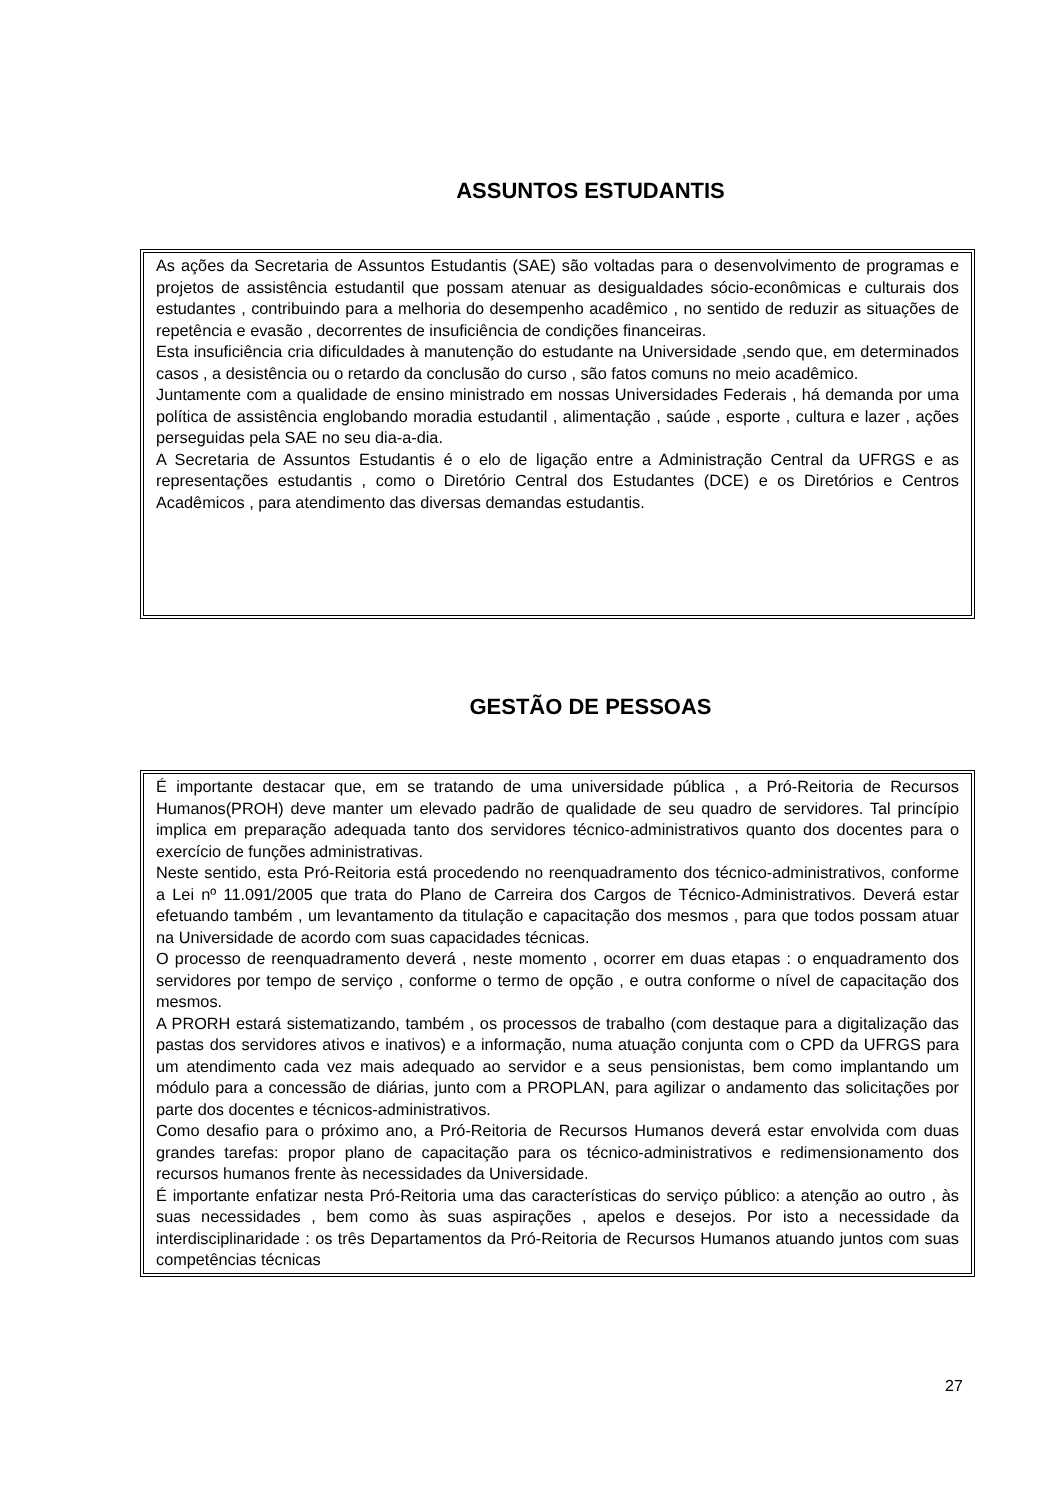ASSUNTOS ESTUDANTIS
As ações da Secretaria de Assuntos Estudantis (SAE) são voltadas para o desenvolvimento de programas e projetos de assistência estudantil que possam atenuar as desigualdades sócio-econômicas e culturais dos estudantes , contribuindo para a melhoria do desempenho acadêmico , no sentido de reduzir as situações de repetência e evasão , decorrentes de insuficiência de condições financeiras.
Esta insuficiência cria dificuldades à manutenção do estudante na Universidade ,sendo que, em determinados casos , a desistência ou o retardo da conclusão do curso , são fatos comuns no meio acadêmico.
Juntamente com a qualidade de ensino ministrado em nossas Universidades Federais , há demanda por uma política de assistência englobando moradia estudantil , alimentação , saúde , esporte , cultura e lazer , ações perseguidas pela SAE no seu dia-a-dia.
A Secretaria de Assuntos Estudantis é o elo de ligação entre a Administração Central da UFRGS e as representações estudantis , como o Diretório Central dos Estudantes (DCE) e os Diretórios e Centros Acadêmicos , para atendimento das diversas demandas estudantis.
GESTÃO DE PESSOAS
É importante destacar que, em se tratando de uma universidade pública , a Pró-Reitoria de Recursos Humanos(PROH) deve manter um elevado padrão de qualidade de seu quadro de servidores. Tal princípio implica em preparação adequada tanto dos servidores técnico-administrativos quanto dos docentes para o exercício de funções administrativas.
Neste sentido, esta Pró-Reitoria está procedendo no reenquadramento dos técnico-administrativos, conforme a Lei nº 11.091/2005 que trata do Plano de Carreira dos Cargos de Técnico-Administrativos. Deverá estar efetuando também , um levantamento da titulação e capacitação dos mesmos , para que todos possam atuar na Universidade de acordo com suas capacidades técnicas.
O processo de reenquadramento deverá , neste momento , ocorrer em duas etapas : o enquadramento dos servidores por tempo de serviço , conforme o termo de opção , e outra conforme o nível de capacitação dos mesmos.
A PRORH estará sistematizando, também , os processos de trabalho (com destaque para a digitalização das pastas dos servidores ativos e inativos) e a informação, numa atuação conjunta com o CPD da UFRGS para um atendimento cada vez mais adequado ao servidor e a seus pensionistas, bem como implantando um módulo para a concessão de diárias, junto com a PROPLAN, para agilizar o andamento das solicitações por parte dos docentes e técnicos-administrativos.
Como desafio para o próximo ano, a Pró-Reitoria de Recursos Humanos deverá estar envolvida com duas grandes tarefas: propor plano de capacitação para os técnico-administrativos e redimensionamento dos recursos humanos frente às necessidades da Universidade.
É importante enfatizar nesta Pró-Reitoria uma das características do serviço público: a atenção ao outro , às suas necessidades , bem como às suas aspirações , apelos e desejos. Por isto a necessidade da interdisciplinaridade : os três Departamentos da Pró-Reitoria de Recursos Humanos atuando juntos com suas competências técnicas
27